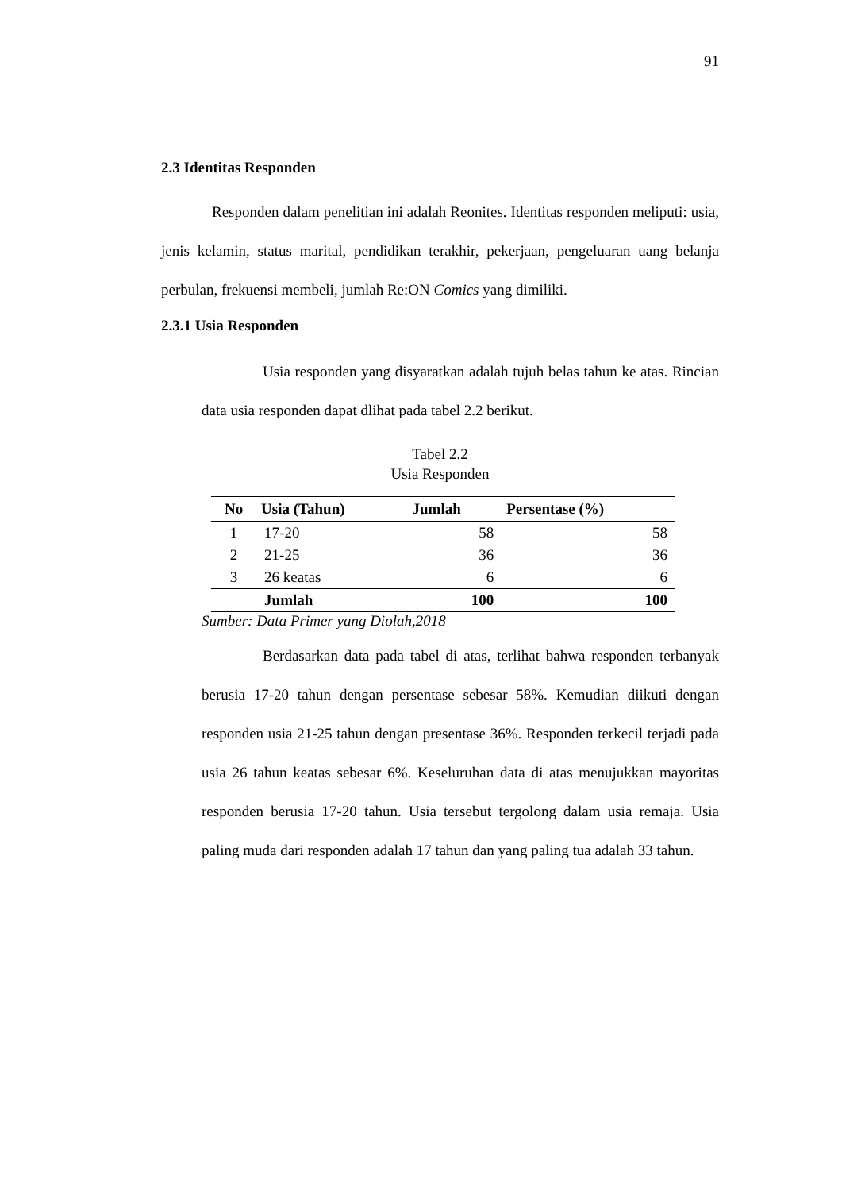91
2.3 Identitas Responden
Responden dalam penelitian ini adalah Reonites. Identitas responden meliputi: usia, jenis kelamin, status marital, pendidikan terakhir, pekerjaan, pengeluaran uang belanja perbulan, frekuensi membeli, jumlah Re:ON Comics yang dimiliki.
2.3.1 Usia Responden
Usia responden yang disyaratkan adalah tujuh belas tahun ke atas. Rincian data usia responden dapat dlihat pada tabel 2.2 berikut.
Tabel 2.2
Usia Responden
| No | Usia (Tahun) | Jumlah | Persentase (%) |
| --- | --- | --- | --- |
| 1 | 17-20 | 58 | 58 |
| 2 | 21-25 | 36 | 36 |
| 3 | 26 keatas | 6 | 6 |
| | Jumlah | 100 | 100 |
Sumber: Data Primer yang Diolah,2018
Berdasarkan data pada tabel di atas, terlihat bahwa responden terbanyak berusia 17-20 tahun dengan persentase sebesar 58%. Kemudian diikuti dengan responden usia 21-25 tahun dengan presentase 36%. Responden terkecil terjadi pada usia 26 tahun keatas sebesar 6%. Keseluruhan data di atas menujukkan mayoritas responden berusia 17-20 tahun. Usia tersebut tergolong dalam usia remaja. Usia paling muda dari responden adalah 17 tahun dan yang paling tua adalah 33 tahun.